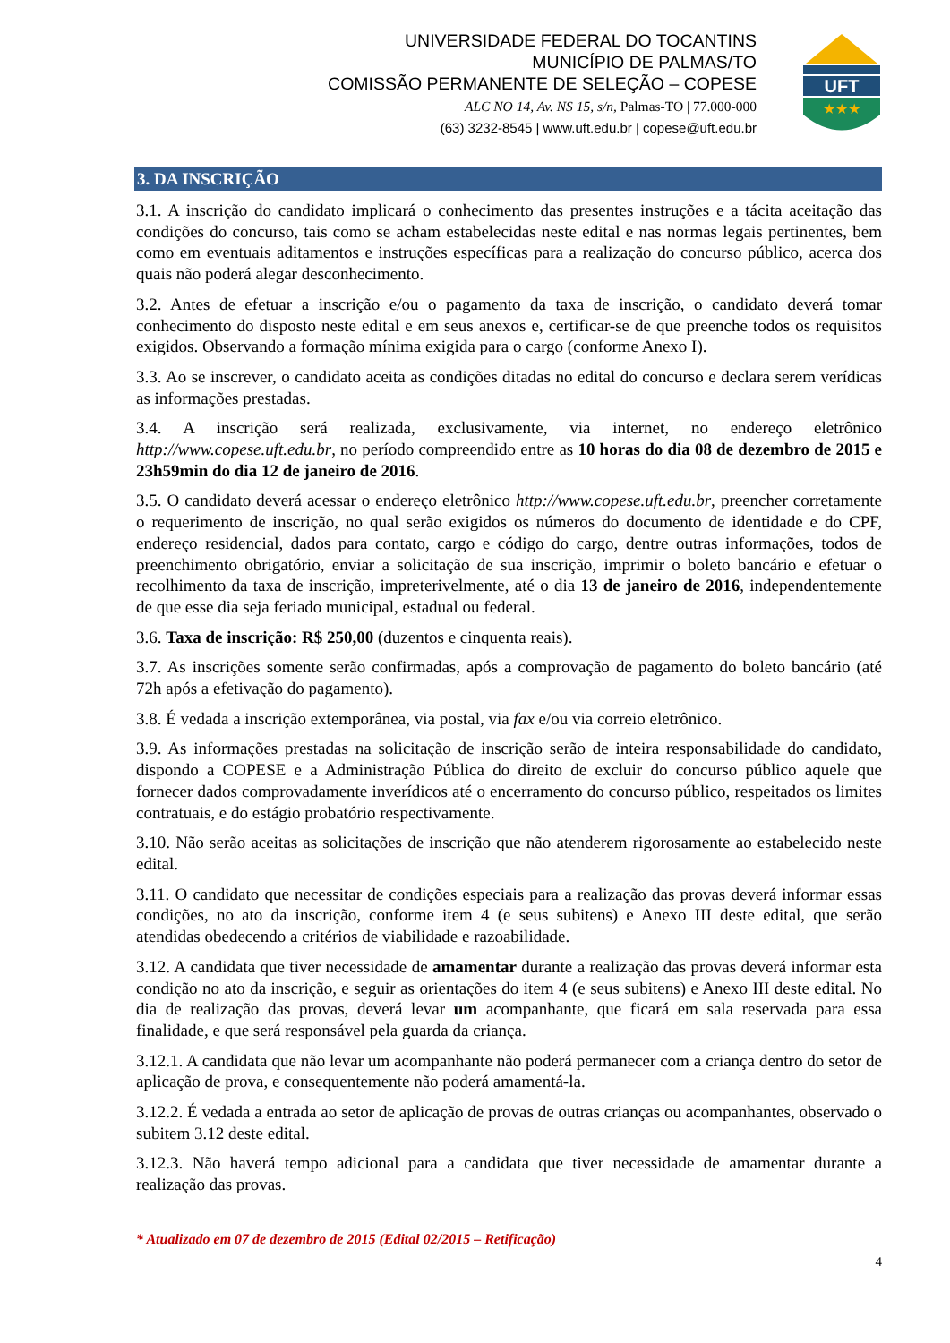UNIVERSIDADE FEDERAL DO TOCANTINS
MUNICÍPIO DE PALMAS/TO
COMISSÃO PERMANENTE DE SELEÇÃO – COPESE
ALC NO 14, Av. NS 15, s/n, Palmas-TO | 77.000-000
(63) 3232-8545 | www.uft.edu.br | copese@uft.edu.br
UFT
★★★
3. DA INSCRIÇÃO
3.1. A inscrição do candidato implicará o conhecimento das presentes instruções e a tácita aceitação das condições do concurso, tais como se acham estabelecidas neste edital e nas normas legais pertinentes, bem como em eventuais aditamentos e instruções específicas para a realização do concurso público, acerca dos quais não poderá alegar desconhecimento.
3.2. Antes de efetuar a inscrição e/ou o pagamento da taxa de inscrição, o candidato deverá tomar conhecimento do disposto neste edital e em seus anexos e, certificar-se de que preenche todos os requisitos exigidos. Observando a formação mínima exigida para o cargo (conforme Anexo I).
3.3. Ao se inscrever, o candidato aceita as condições ditadas no edital do concurso e declara serem verídicas as informações prestadas.
3.4. A inscrição será realizada, exclusivamente, via internet, no endereço eletrônico http://www.copese.uft.edu.br, no período compreendido entre as 10 horas do dia 08 de dezembro de 2015 e 23h59min do dia 12 de janeiro de 2016.
3.5. O candidato deverá acessar o endereço eletrônico http://www.copese.uft.edu.br, preencher corretamente o requerimento de inscrição, no qual serão exigidos os números do documento de identidade e do CPF, endereço residencial, dados para contato, cargo e código do cargo, dentre outras informações, todos de preenchimento obrigatório, enviar a solicitação de sua inscrição, imprimir o boleto bancário e efetuar o recolhimento da taxa de inscrição, impreterivelmente, até o dia 13 de janeiro de 2016, independentemente de que esse dia seja feriado municipal, estadual ou federal.
3.6. Taxa de inscrição: R$ 250,00 (duzentos e cinquenta reais).
3.7. As inscrições somente serão confirmadas, após a comprovação de pagamento do boleto bancário (até 72h após a efetivação do pagamento).
3.8. É vedada a inscrição extemporânea, via postal, via fax e/ou via correio eletrônico.
3.9. As informações prestadas na solicitação de inscrição serão de inteira responsabilidade do candidato, dispondo a COPESE e a Administração Pública do direito de excluir do concurso público aquele que fornecer dados comprovadamente inverídicos até o encerramento do concurso público, respeitados os limites contratuais, e do estágio probatório respectivamente.
3.10. Não serão aceitas as solicitações de inscrição que não atenderem rigorosamente ao estabelecido neste edital.
3.11. O candidato que necessitar de condições especiais para a realização das provas deverá informar essas condições, no ato da inscrição, conforme item 4 (e seus subitens) e Anexo III deste edital, que serão atendidas obedecendo a critérios de viabilidade e razoabilidade.
3.12. A candidata que tiver necessidade de amamentar durante a realização das provas deverá informar esta condição no ato da inscrição, e seguir as orientações do item 4 (e seus subitens) e Anexo III deste edital. No dia de realização das provas, deverá levar um acompanhante, que ficará em sala reservada para essa finalidade, e que será responsável pela guarda da criança.
3.12.1. A candidata que não levar um acompanhante não poderá permanecer com a criança dentro do setor de aplicação de prova, e consequentemente não poderá amamentá-la.
3.12.2. É vedada a entrada ao setor de aplicação de provas de outras crianças ou acompanhantes, observado o subitem 3.12 deste edital.
3.12.3. Não haverá tempo adicional para a candidata que tiver necessidade de amamentar durante a realização das provas.
* Atualizado em 07 de dezembro de 2015 (Edital 02/2015 – Retificação)
4